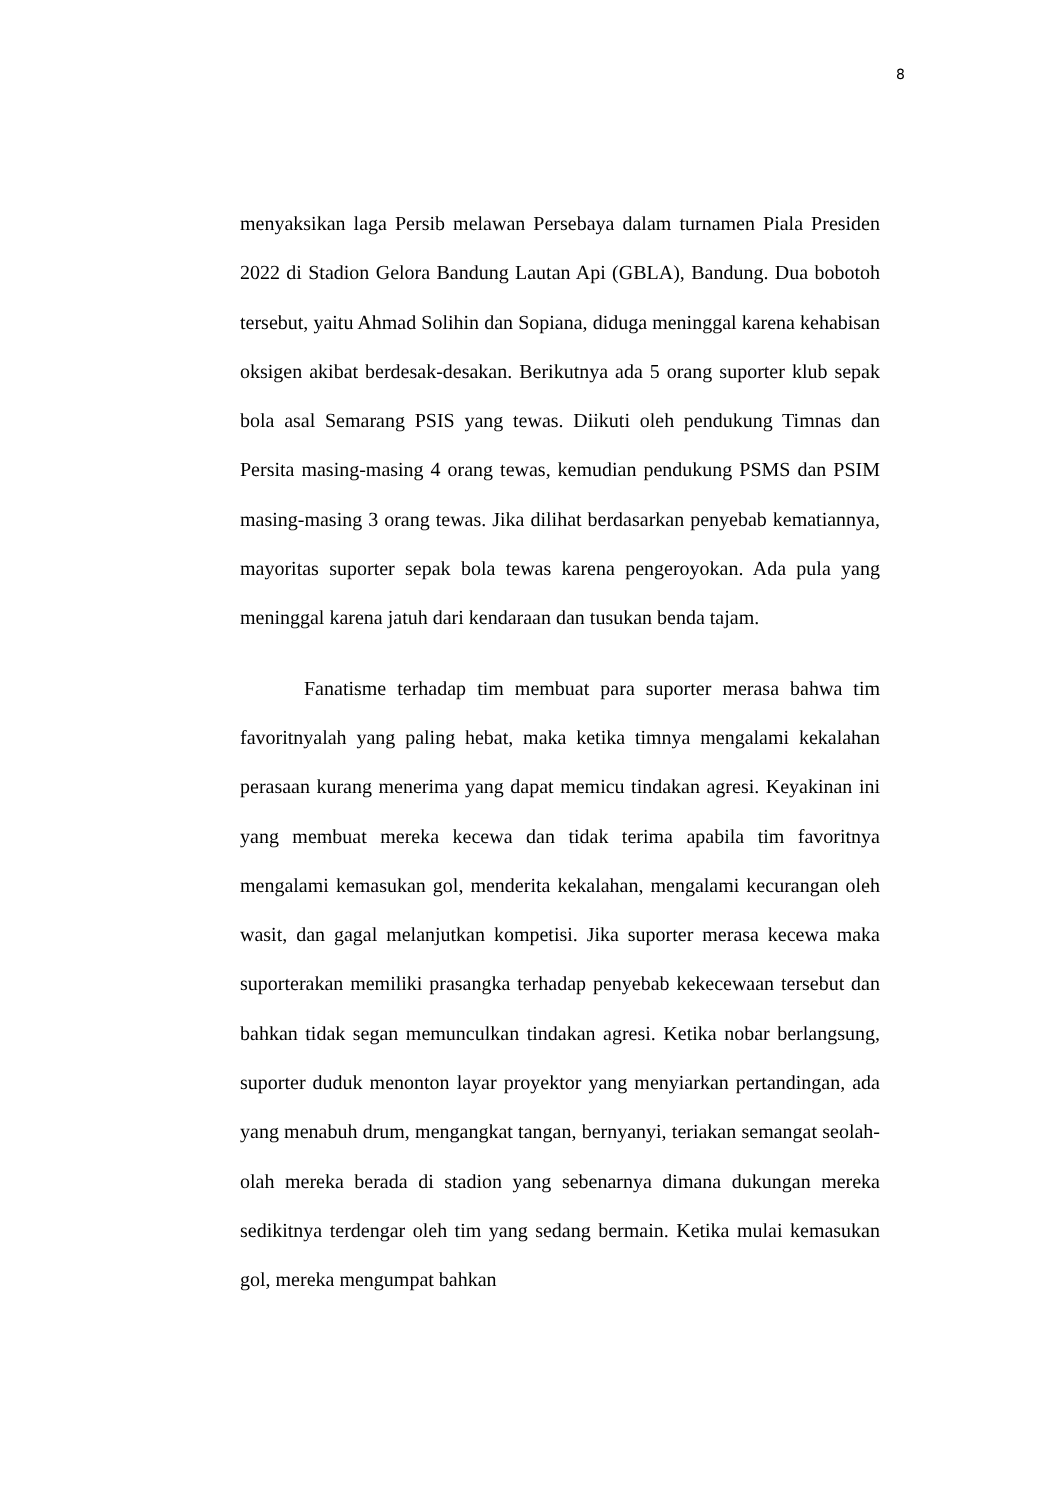8
menyaksikan laga Persib melawan Persebaya dalam turnamen Piala Presiden 2022 di Stadion Gelora Bandung Lautan Api (GBLA), Bandung. Dua bobotoh tersebut, yaitu Ahmad Solihin dan Sopiana, diduga meninggal karena kehabisan oksigen akibat berdesak-desakan. Berikutnya ada 5 orang suporter klub sepak bola asal Semarang PSIS yang tewas. Diikuti oleh pendukung Timnas dan Persita masing-masing 4 orang tewas, kemudian pendukung PSMS dan PSIM masing-masing 3 orang tewas. Jika dilihat berdasarkan penyebab kematiannya, mayoritas suporter sepak bola tewas karena pengeroyokan. Ada pula yang meninggal karena jatuh dari kendaraan dan tusukan benda tajam.
Fanatisme terhadap tim membuat para suporter merasa bahwa tim favoritnyalah yang paling hebat, maka ketika timnya mengalami kekalahan perasaan kurang menerima yang dapat memicu tindakan agresi. Keyakinan ini yang membuat mereka kecewa dan tidak terima apabila tim favoritnya mengalami kemasukan gol, menderita kekalahan, mengalami kecurangan oleh wasit, dan gagal melanjutkan kompetisi. Jika suporter merasa kecewa maka suporterakan memiliki prasangka terhadap penyebab kekecewaan tersebut dan bahkan tidak segan memunculkan tindakan agresi. Ketika nobar berlangsung, suporter duduk menonton layar proyektor yang menyiarkan pertandingan, ada yang menabuh drum, mengangkat tangan, bernyanyi, teriakan semangat seolah-olah mereka berada di stadion yang sebenarnya dimana dukungan mereka sedikitnya terdengar oleh tim yang sedang bermain. Ketika mulai kemasukan gol, mereka mengumpat bahkan